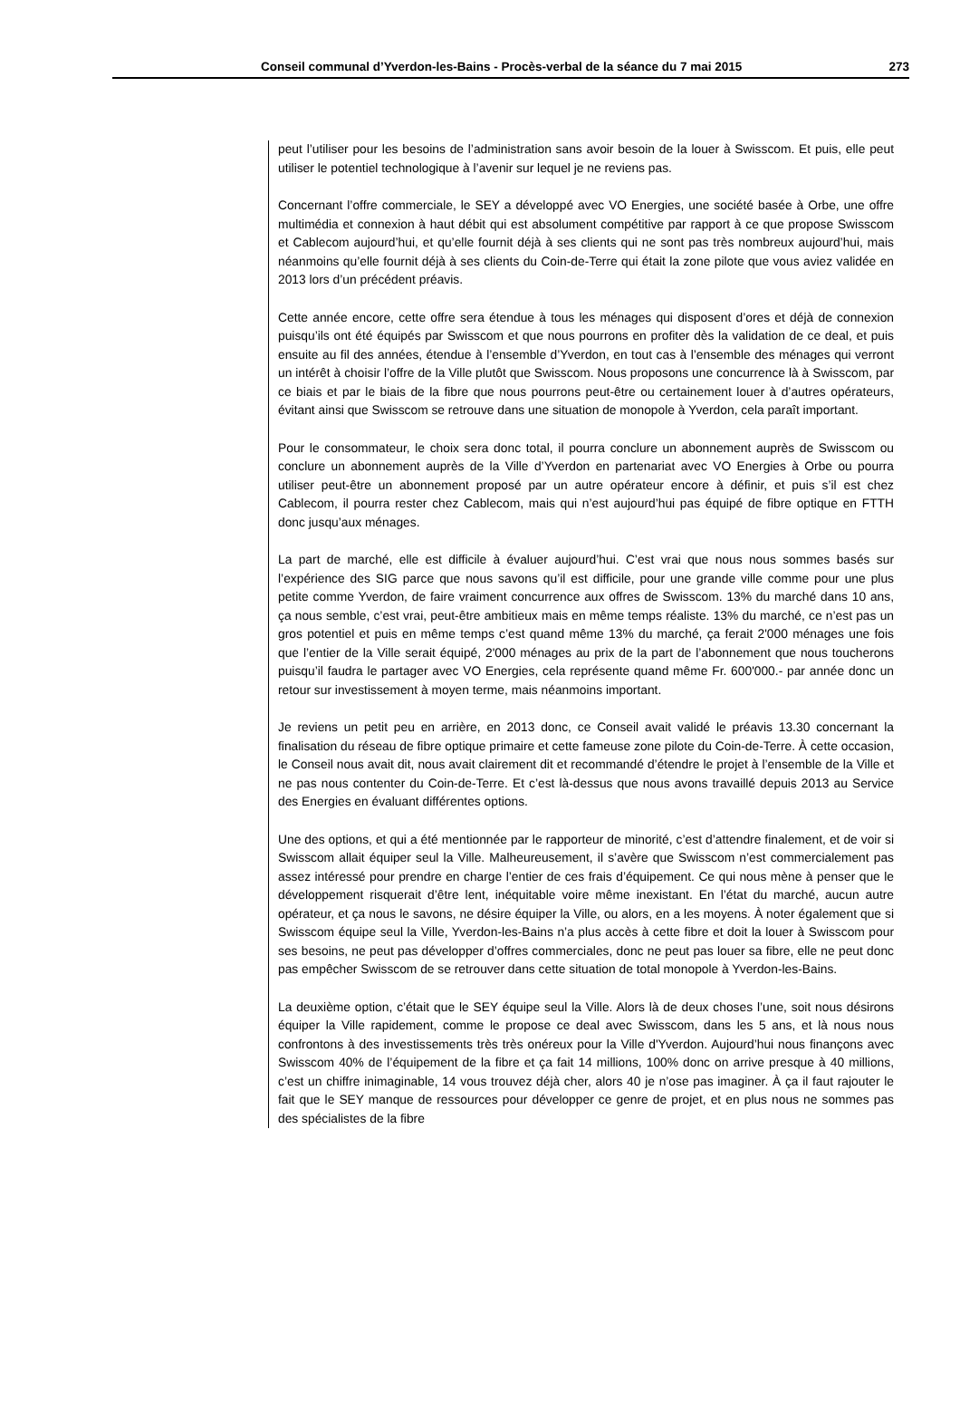Conseil communal d’Yverdon-les-Bains - Procès-verbal de la séance du 7 mai 2015 273
peut l’utiliser pour les besoins de l’administration sans avoir besoin de la louer à Swisscom. Et puis, elle peut utiliser le potentiel technologique à l’avenir sur lequel je ne reviens pas.
Concernant l’offre commerciale, le SEY a développé avec VO Energies, une société basée à Orbe, une offre multimédia et connexion à haut débit qui est absolument compétitive par rapport à ce que propose Swisscom et Cablecom aujourd’hui, et qu’elle fournit déjà à ses clients qui ne sont pas très nombreux aujourd’hui, mais néanmoins qu’elle fournit déjà à ses clients du Coin-de-Terre qui était la zone pilote que vous aviez validée en 2013 lors d’un précédent préavis.
Cette année encore, cette offre sera étendue à tous les ménages qui disposent d’ores et déjà de connexion puisqu’ils ont été équipés par Swisscom et que nous pourrons en profiter dès la validation de ce deal, et puis ensuite au fil des années, étendue à l’ensemble d’Yverdon, en tout cas à l’ensemble des ménages qui verront un intérêt à choisir l’offre de la Ville plutôt que Swisscom. Nous proposons une concurrence là à Swisscom, par ce biais et par le biais de la fibre que nous pourrons peut-être ou certainement louer à d’autres opérateurs, évitant ainsi que Swisscom se retrouve dans une situation de monopole à Yverdon, cela paraît important.
Pour le consommateur, le choix sera donc total, il pourra conclure un abonnement auprès de Swisscom ou conclure un abonnement auprès de la Ville d’Yverdon en partenariat avec VO Energies à Orbe ou pourra utiliser peut-être un abonnement proposé par un autre opérateur encore à définir, et puis s’il est chez Cablecom, il pourra rester chez Cablecom, mais qui n’est aujourd’hui pas équipé de fibre optique en FTTH donc jusqu’aux ménages.
La part de marché, elle est difficile à évaluer aujourd’hui. C’est vrai que nous nous sommes basés sur l’expérience des SIG parce que nous savons qu’il est difficile, pour une grande ville comme pour une plus petite comme Yverdon, de faire vraiment concurrence aux offres de Swisscom. 13% du marché dans 10 ans, ça nous semble, c’est vrai, peut-être ambitieux mais en même temps réaliste. 13% du marché, ce n’est pas un gros potentiel et puis en même temps c’est quand même 13% du marché, ça ferait 2'000 ménages une fois que l’entier de la Ville serait équipé, 2'000 ménages au prix de la part de l’abonnement que nous toucherons puisqu’il faudra le partager avec VO Energies, cela représente quand même Fr. 600'000.- par année donc un retour sur investissement à moyen terme, mais néanmoins important.
Je reviens un petit peu en arrière, en 2013 donc, ce Conseil avait validé le préavis 13.30 concernant la finalisation du réseau de fibre optique primaire et cette fameuse zone pilote du Coin-de-Terre. À cette occasion, le Conseil nous avait dit, nous avait clairement dit et recommandé d’étendre le projet à l’ensemble de la Ville et ne pas nous contenter du Coin-de-Terre. Et c’est là-dessus que nous avons travaillé depuis 2013 au Service des Energies en évaluant différentes options.
Une des options, et qui a été mentionnée par le rapporteur de minorité, c’est d’attendre finalement, et de voir si Swisscom allait équiper seul la Ville. Malheureusement, il s’avère que Swisscom n’est commercialement pas assez intéressé pour prendre en charge l’entier de ces frais d’équipement. Ce qui nous mène à penser que le développement risquerait d’être lent, inéquitable voire même inexistant. En l’état du marché, aucun autre opérateur, et ça nous le savons, ne désire équiper la Ville, ou alors, en a les moyens. À noter également que si Swisscom équipe seul la Ville, Yverdon-les-Bains n’a plus accès à cette fibre et doit la louer à Swisscom pour ses besoins, ne peut pas développer d’offres commerciales, donc ne peut pas louer sa fibre, elle ne peut donc pas empêcher Swisscom de se retrouver dans cette situation de total monopole à Yverdon-les-Bains.
La deuxième option, c’était que le SEY équipe seul la Ville. Alors là de deux choses l’une, soit nous désirons équiper la Ville rapidement, comme le propose ce deal avec Swisscom, dans les 5 ans, et là nous nous confrontons à des investissements très très onéreux pour la Ville d'Yverdon. Aujourd’hui nous finançons avec Swisscom 40% de l’équipement de la fibre et ça fait 14 millions, 100% donc on arrive presque à 40 millions, c’est un chiffre inimaginable, 14 vous trouvez déjà cher, alors 40 je n’ose pas imaginer. À ça il faut rajouter le fait que le SEY manque de ressources pour développer ce genre de projet, et en plus nous ne sommes pas des spécialistes de la fibre